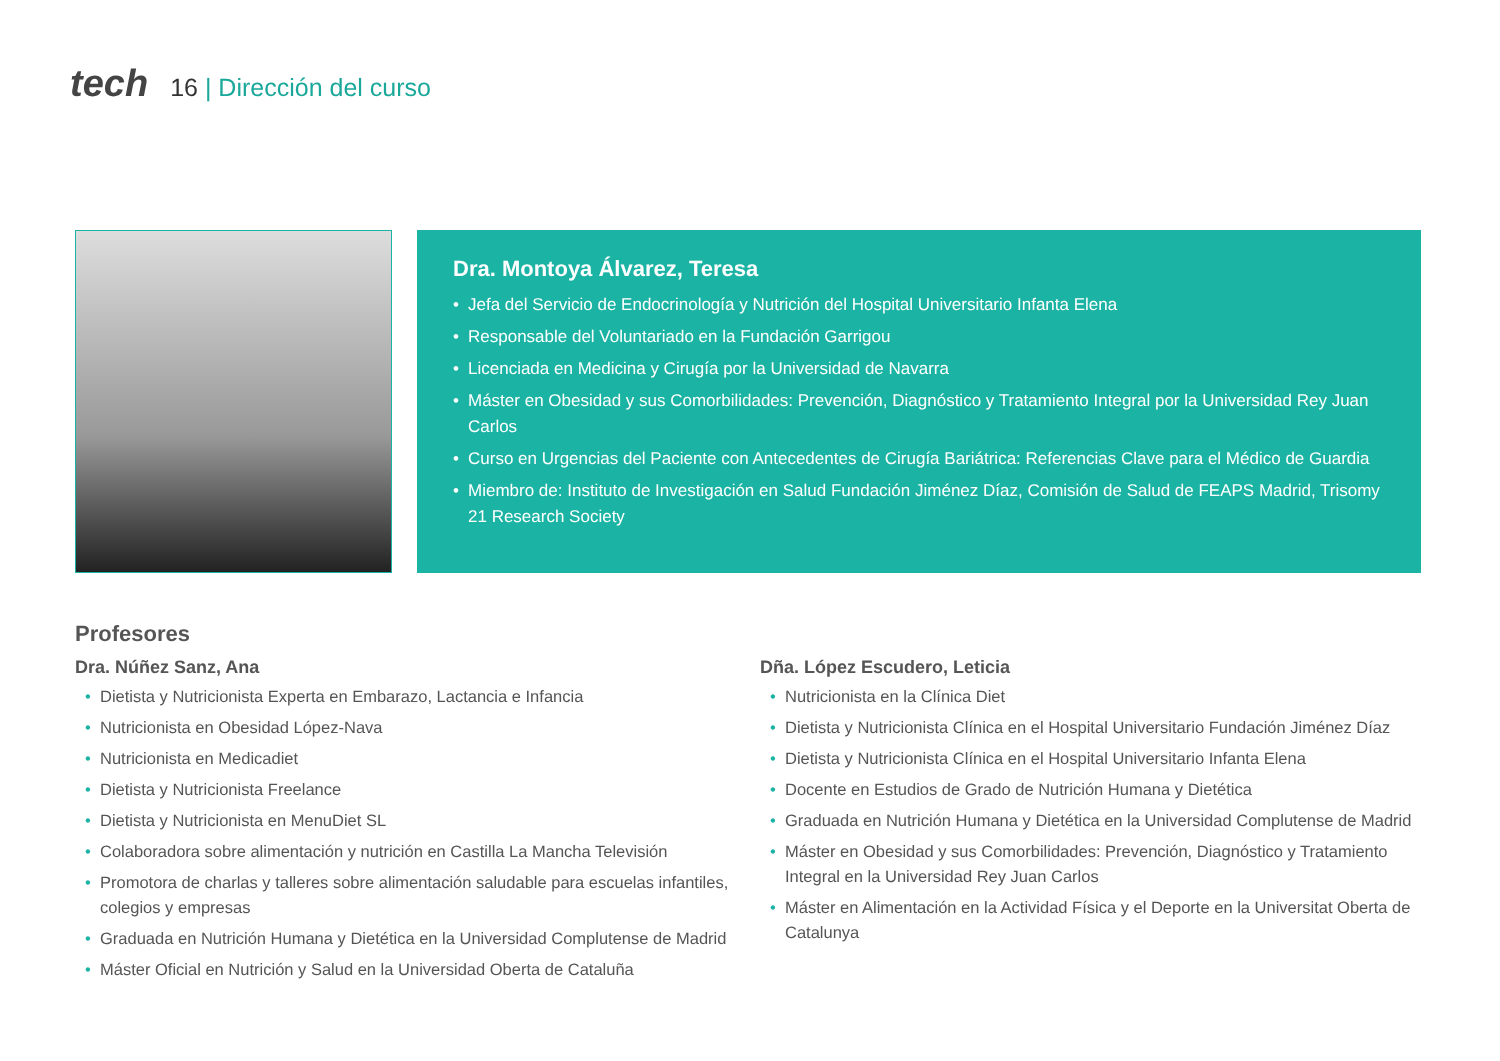tech
16 | Dirección del curso
Dra. Montoya Álvarez, Teresa
Jefa del Servicio de Endocrinología y Nutrición del Hospital Universitario Infanta Elena
Responsable del Voluntariado en la Fundación Garrigou
Licenciada en Medicina y Cirugía por la Universidad de Navarra
Máster en Obesidad y sus Comorbilidades: Prevención, Diagnóstico y Tratamiento Integral por la Universidad Rey Juan Carlos
Curso en Urgencias del Paciente con Antecedentes de Cirugía Bariátrica: Referencias Clave para el Médico de Guardia
Miembro de: Instituto de Investigación en Salud Fundación Jiménez Díaz, Comisión de Salud de FEAPS Madrid, Trisomy 21 Research Society
Profesores
Dra. Núñez Sanz, Ana
Dietista y Nutricionista Experta en Embarazo, Lactancia e Infancia
Nutricionista en Obesidad López-Nava
Nutricionista en Medicadiet
Dietista y Nutricionista Freelance
Dietista y Nutricionista en MenuDiet SL
Colaboradora sobre alimentación y nutrición en Castilla La Mancha Televisión
Promotora de charlas y talleres sobre alimentación saludable para escuelas infantiles, colegios y empresas
Graduada en Nutrición Humana y Dietética en la Universidad Complutense de Madrid
Máster Oficial en Nutrición y Salud en la Universidad Oberta de Cataluña
Dña. López Escudero, Leticia
Nutricionista en la Clínica Diet
Dietista y Nutricionista Clínica en el Hospital Universitario Fundación Jiménez Díaz
Dietista y Nutricionista Clínica en el Hospital Universitario Infanta Elena
Docente en Estudios de Grado de Nutrición Humana y Dietética
Graduada en Nutrición Humana y Dietética en la Universidad Complutense de Madrid
Máster en Obesidad y sus Comorbilidades: Prevención, Diagnóstico y Tratamiento Integral en la Universidad Rey Juan Carlos
Máster en Alimentación en la Actividad Física y el Deporte en la Universitat Oberta de Catalunya